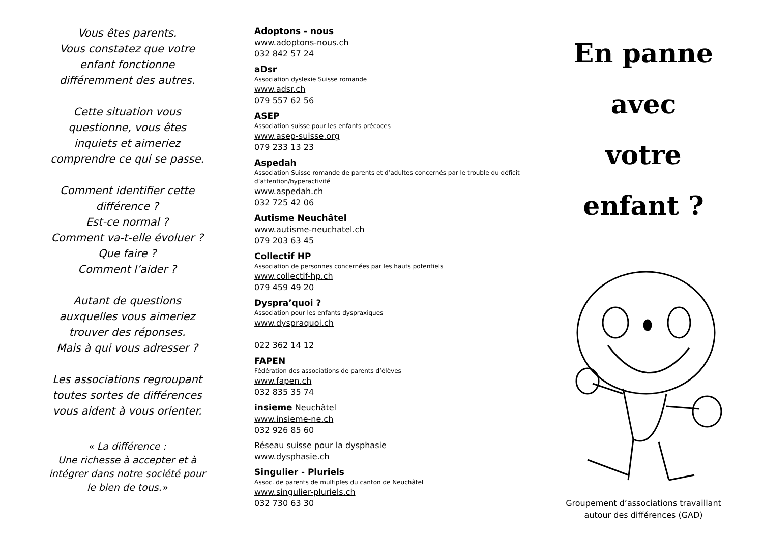Vous êtes parents.
Vous constatez que votre
enfant fonctionne
différemment des autres.
Cette situation vous
questionne, vous êtes
inquiets et aimeriez
comprendre ce qui se passe.
Comment identifier cette
différence ?
Est-ce normal ?
Comment va-t-elle évoluer ?
Que faire ?
Comment l’aider ?
Autant de questions
auxquelles vous aimeriez
trouver des réponses.
Mais à qui vous adresser ?
Les associations regroupant
toutes sortes de différences
vous aident à vous orienter.
« La différence :
Une richesse à accepter et à
intégrer dans notre société pour
le bien de tous.»
Adoptons - nous
www.adoptons-nous.ch
032 842 57 24
aDsr
Association dyslexie Suisse romande
www.adsr.ch
079 557 62 56
ASEP
Association suisse pour les enfants précoces
www.asep-suisse.org
079 233 13 23
Aspedah
Association Suisse romande de parents et d’adultes concernés par le trouble du déficit d’attention/hyperactivité
www.aspedah.ch
032 725 42 06
Autisme Neuchâtel
www.autisme-neuchatel.ch
079 203 63 45
Collectif HP
Association de personnes concernées par les hauts potentiels
www.collectif-hp.ch
079 459 49 20
Dyspra’quoi ?
Association pour les enfants dyspraxiques
www.dyspraquoi.ch
022 362 14 12
FAPEN
Fédération des associations de parents d’élèves
www.fapen.ch
032 835 35 74
insieme Neuchâtel
www.insieme-ne.ch
032 926 85 60
Réseau suisse pour la dysphasie
www.dysphasie.ch
Singulier - Pluriels
Assoc. de parents de multiples du canton de Neuchâtel
www.singulier-pluriels.ch
032 730 63 30
En panne
avec
votre
enfant ?
Groupement d’associations travaillant
autour des différences (GAD)